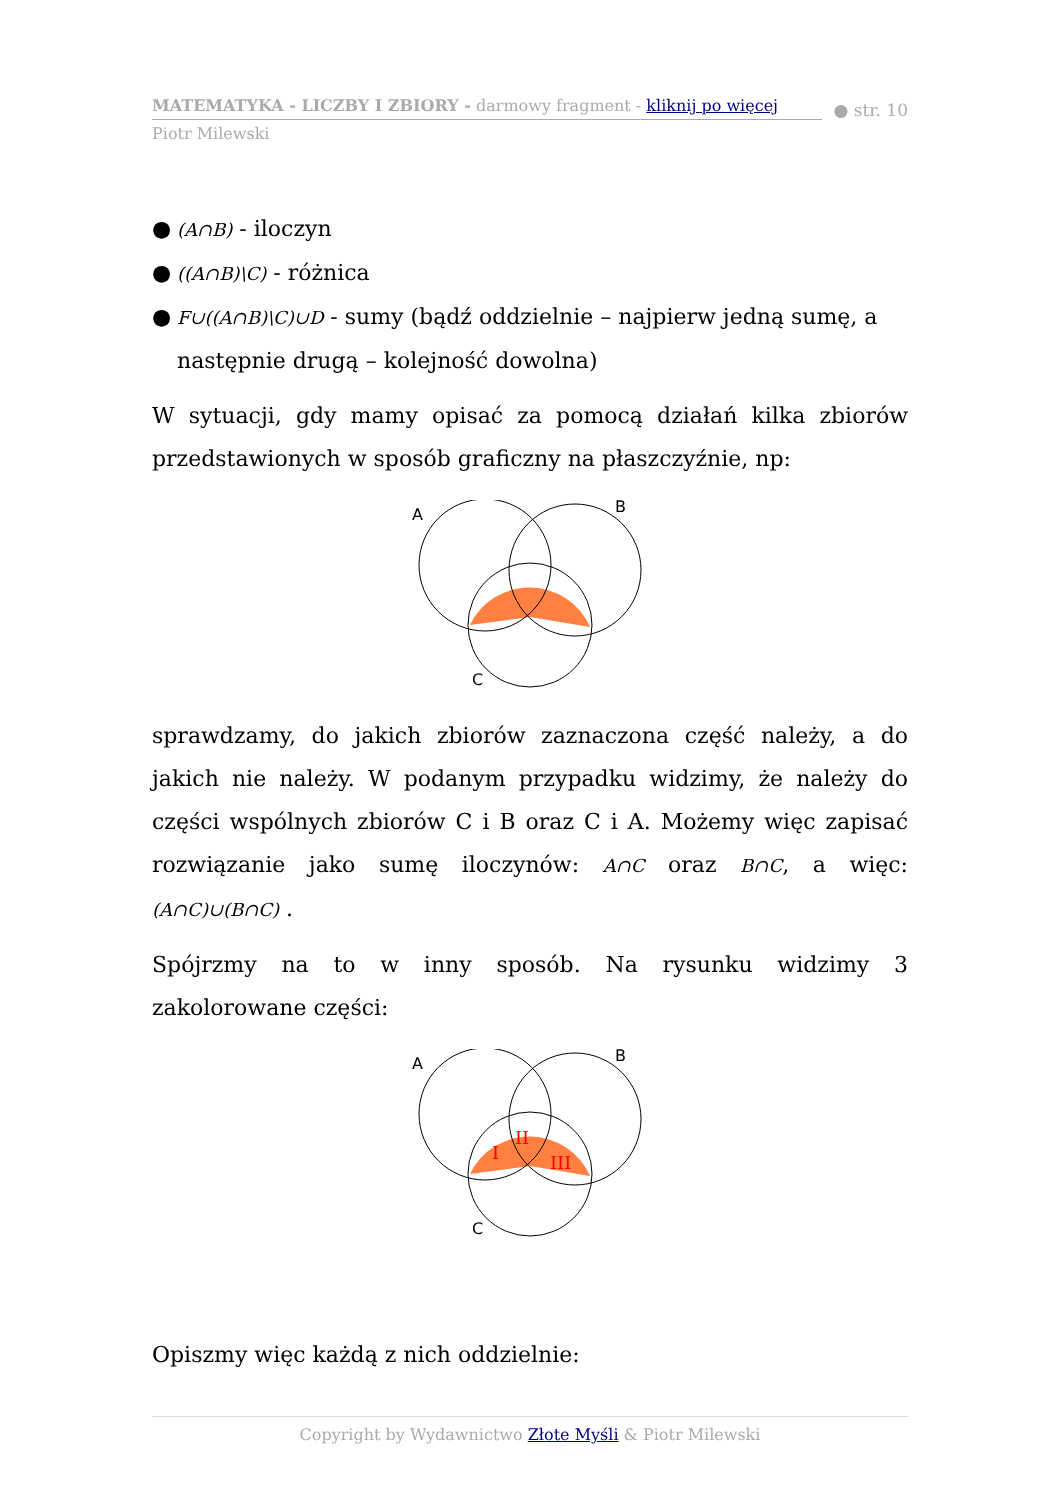MATEMATYKA - LICZBY I ZBIORY - darmowy fragment - kliknij po więcej
● str. 10
Piotr Milewski
● (A∩B) - iloczyn
● ((A∩B)\C) - różnica
● F∪((A∩B)\C)∪D - sumy (bądź oddzielnie – najpierw jedną sumę, a następnie drugą – kolejność dowolna)
W sytuacji, gdy mamy opisać za pomocą działań kilka zbiorów przedstawionych w sposób graficzny na płaszczyźnie, np:
A
B
C
sprawdzamy, do jakich zbiorów zaznaczona część należy, a do jakich nie należy. W podanym przypadku widzimy, że należy do części wspólnych zbiorów C i B oraz C i A. Możemy więc zapisać rozwiązanie jako sumę iloczynów: A∩C oraz B∩C, a więc: (A∩C)∪(B∩C) .
Spójrzmy na to w inny sposób. Na rysunku widzimy 3 zakolorowane części:
A
B
C
I
II
III
Opiszmy więc każdą z nich oddzielnie:
Copyright by Wydawnictwo Złote Myśli & Piotr Milewski